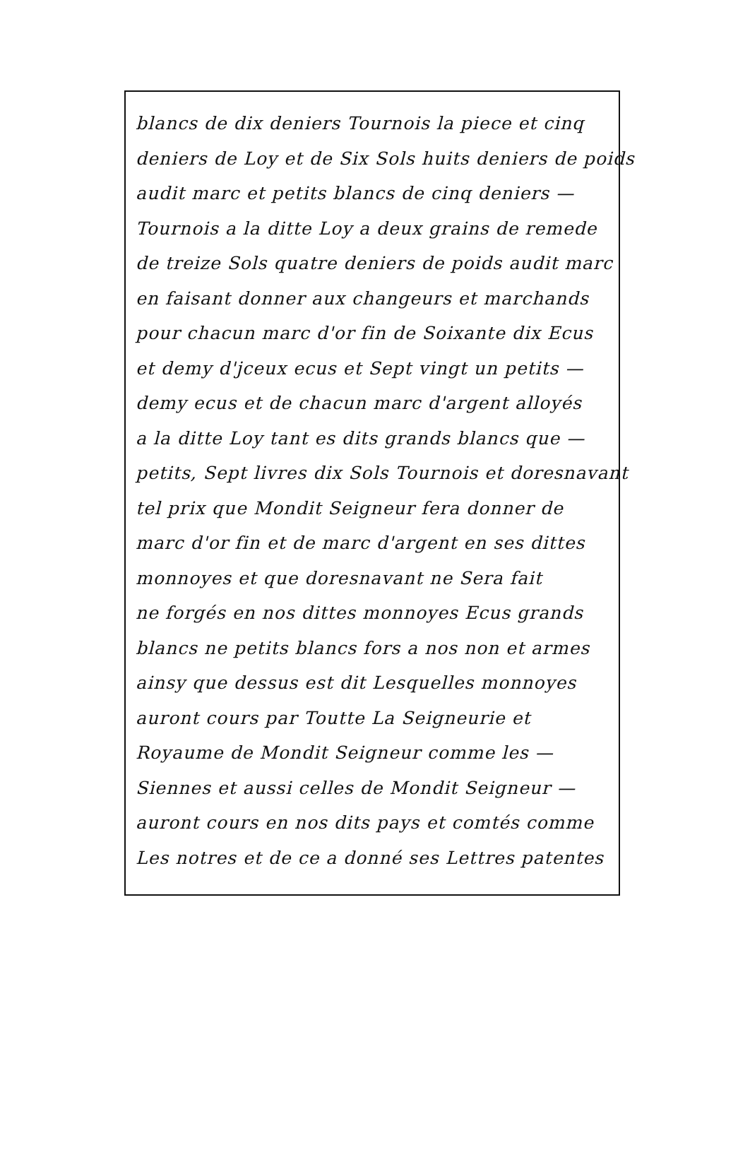blancs de dix deniers Tournois la piece et cinq
deniers de Loy et de Six Sols huits deniers de poids
audit marc et petits blancs de cinq deniers —
Tournois a la ditte Loy a deux grains de remede
de treize Sols quatre deniers de poids audit marc
en faisant donner aux changeurs et marchands
pour chacun marc d'or fin de Soixante dix Ecus
et demy d'jceux ecus et Sept vingt un petits —
demy ecus et de chacun marc d'argent alloyés
a la ditte Loy tant es dits grands blancs que —
petits, Sept livres dix Sols Tournois et doresnavant
tel prix que Mondit Seigneur fera donner de
marc d'or fin et de marc d'argent en ses dittes
monnoyes et que doresnavant ne Sera fait
ne forgés en nos dittes monnoyes Ecus grands
blancs ne petits blancs fors a nos non et armes
ainsy que dessus est dit Lesquelles monnoyes
auront cours par Toutte La Seigneurie et
Royaume de Mondit Seigneur comme les —
Siennes et aussi celles de Mondit Seigneur —
auront cours en nos dits pays et comtés comme
Les notres et de ce a donné ses Lettres patentes